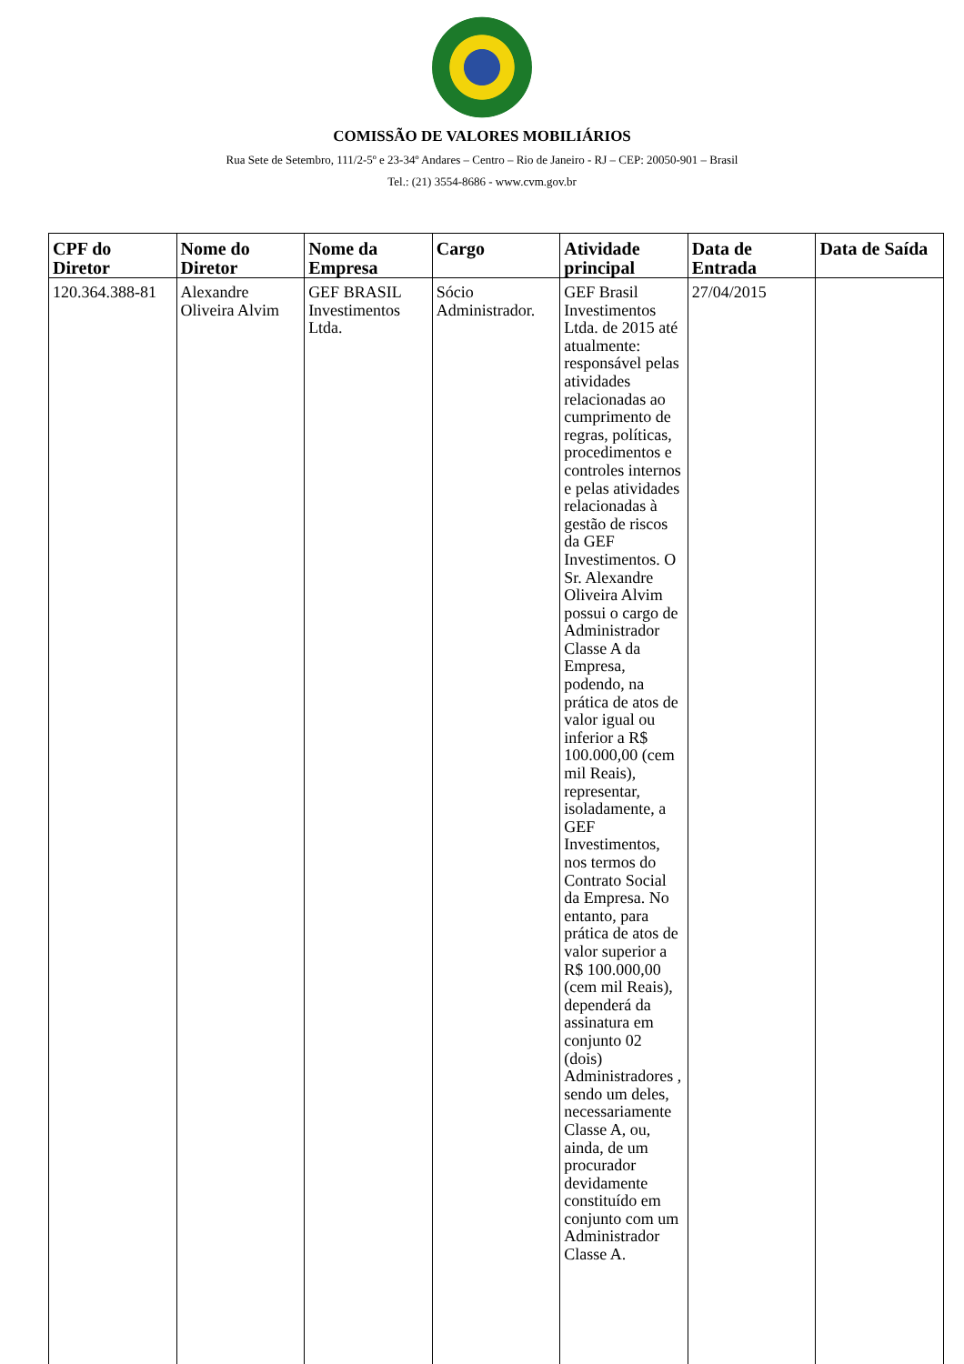COMISSÃO DE VALORES MOBILIÁRIOS
Rua Sete de Setembro, 111/2-5º e 23-34º Andares – Centro – Rio de Janeiro - RJ – CEP: 20050-901 – Brasil
Tel.: (21) 3554-8686 - www.cvm.gov.br
| CPF do Diretor | Nome do Diretor | Nome da Empresa | Cargo | Atividade principal | Data de Entrada | Data de Saída |
| --- | --- | --- | --- | --- | --- | --- |
| 120.364.388-81 | Alexandre Oliveira Alvim | GEF BRASIL Investimentos Ltda. | Sócio Administrador. | GEF Brasil Investimentos Ltda. de 2015 até atualmente: responsável pelas atividades relacionadas ao cumprimento de regras, políticas, procedimentos e controles internos e pelas atividades relacionadas à gestão de riscos da GEF Investimentos. O Sr. Alexandre Oliveira Alvim possui o cargo de Administrador Classe A da Empresa, podendo, na prática de atos de valor igual ou inferior a R$ 100.000,00 (cem mil Reais), representar, isoladamente, a GEF Investimentos, nos termos do Contrato Social da Empresa. No entanto, para prática de atos de valor superior a R$ 100.000,00 (cem mil Reais), dependerá da assinatura em conjunto 02 (dois) Administradores , sendo um deles, necessariamente Classe A, ou, ainda, de um procurador devidamente constituído em conjunto com um Administrador Classe A. | 27/04/2015 | |